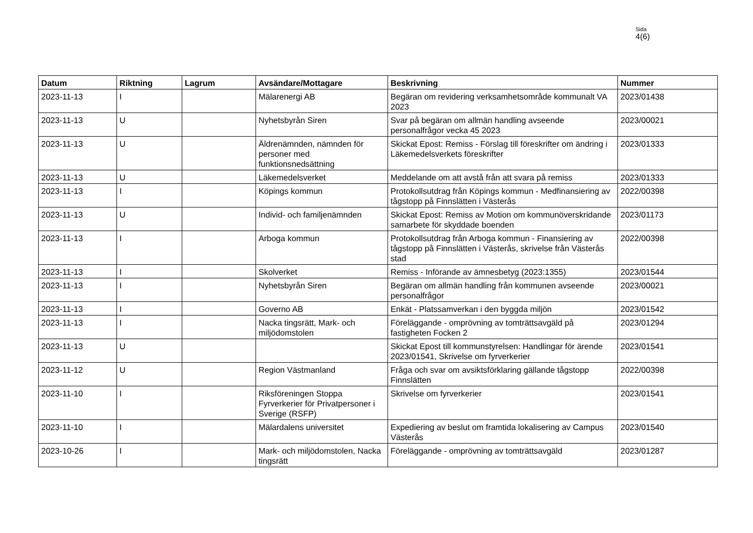Sida
4(6)
| Datum | Riktning | Lagrum | Avsändare/Mottagare | Beskrivning | Nummer |
| --- | --- | --- | --- | --- | --- |
| 2023-11-13 | I | | Mälarenergi AB | Begäran om revidering verksamhetsområde kommunalt VA 2023 | 2023/01438 |
| 2023-11-13 | U | | Nyhetsbyrån Siren | Svar på begäran om allmän handling avseende personalfrågor vecka 45 2023 | 2023/00021 |
| 2023-11-13 | U | | Äldrenämnden, nämnden för personer med funktionsnedsättning | Skickat Epost: Remiss - Förslag till föreskrifter om ändring i Läkemedelsverkets föreskrifter | 2023/01333 |
| 2023-11-13 | U | | Läkemedelsverket | Meddelande om att avstå från att svara på remiss | 2023/01333 |
| 2023-11-13 | I | | Köpings kommun | Protokollsutdrag från Köpings kommun - Medfinansiering av tågstopp på Finnslätten i Västerås | 2022/00398 |
| 2023-11-13 | U | | Individ- och familjenämnden | Skickat Epost: Remiss av Motion om kommunöverskridande samarbete för skyddade boenden | 2023/01173 |
| 2023-11-13 | I | | Arboga kommun | Protokollsutdrag från Arboga kommun - Finansiering av tågstopp på Finnslätten i Västerås, skrivelse från Västerås stad | 2022/00398 |
| 2023-11-13 | I | | Skolverket | Remiss - Införande av ämnesbetyg (2023:1355) | 2023/01544 |
| 2023-11-13 | I | | Nyhetsbyrån Siren | Begäran om allmän handling från kommunen avseende personalfrågor | 2023/00021 |
| 2023-11-13 | I | | Governo AB | Enkät - Platssamverkan i den byggda miljön | 2023/01542 |
| 2023-11-13 | I | | Nacka tingsrätt, Mark- och miljödomstolen | Föreläggande - omprövning av tomträttsavgäld på fastigheten Focken 2 | 2023/01294 |
| 2023-11-13 | U | | | Skickat Epost till kommunstyrelsen: Handlingar för ärende 2023/01541, Skrivelse om fyrverkerier | 2023/01541 |
| 2023-11-12 | U | | Region Västmanland | Fråga och svar om avsiktsförklaring gällande tågstopp Finnslätten | 2022/00398 |
| 2023-11-10 | I | | Riksföreningen Stoppa Fyrverkerier för Privatpersoner i Sverige (RSFP) | Skrivelse om fyrverkerier | 2023/01541 |
| 2023-11-10 | I | | Mälardalens universitet | Expediering av beslut om framtida lokalisering av Campus Västerås | 2023/01540 |
| 2023-10-26 | I | | Mark- och miljödomstolen, Nacka tingsrätt | Föreläggande - omprövning av tomträttsavgäld | 2023/01287 |